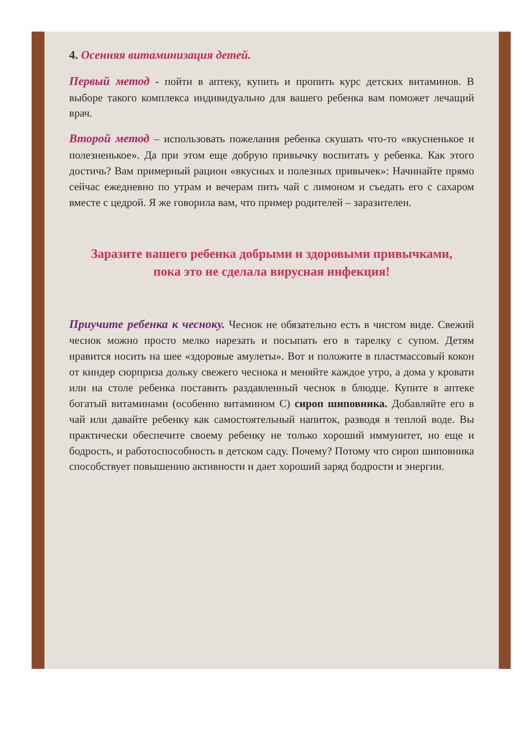4. Осенняя витаминизация детей.
Первый метод - пойти в аптеку, купить и пропить курс детских витаминов. В выборе такого комплекса индивидуально для вашего ребенка вам поможет лечащий врач.
Второй метод – использовать пожелания ребенка скушать что-то «вкусненькое и полезненькое». Да при этом еще добрую привычку воспитать у ребенка. Как этого достичь? Вам примерный рацион «вкусных и полезных привычек»: Начинайте прямо сейчас ежедневно по утрам и вечерам пить чай с лимоном и съедать его с сахаром вместе с цедрой. Я же говорила вам, что пример родителей – заразителен.
Заразите вашего ребенка добрыми и здоровыми привычками, пока это не сделала вирусная инфекция!
Приучите ребенка к чесноку. Чеснок не обязательно есть в чистом виде. Свежий чеснок можно просто мелко нарезать и посыпать его в тарелку с супом. Детям нравится носить на шее «здоровые амулеты». Вот и положите в пластмассовый кокон от киндер сюрприза дольку свежего чеснока и меняйте каждое утро, а дома у кровати или на столе ребенка поставить раздавленный чеснок в блюдце. Купите в аптеке богатый витаминами (особенно витамином С) сироп шиповника. Добавляйте его в чай или давайте ребенку как самостоятельный напиток, разводя в теплой воде. Вы практически обеспечите своему ребенку не только хороший иммунитет, но еще и бодрость, и работоспособность в детском саду. Почему? Потому что сироп шиповника способствует повышению активности и дает хороший заряд бодрости и энергии.